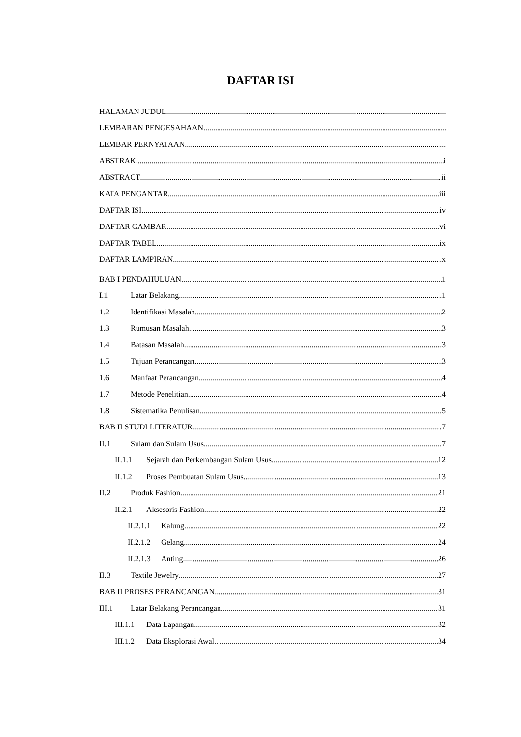DAFTAR ISI
HALAMAN JUDUL
LEMBARAN PENGESAHAAN
LEMBAR PERNYATAAN
ABSTRAK i
ABSTRACT ii
KATA PENGANTAR iii
DAFTAR ISI iv
DAFTAR GAMBAR vi
DAFTAR TABEL ix
DAFTAR LAMPIRAN x
BAB I PENDAHULUAN 1
I.1 Latar Belakang 1
1.2 Identifikasi Masalah 2
1.3 Rumusan Masalah 3
1.4 Batasan Masalah 3
1.5 Tujuan Perancangan 3
1.6 Manfaat Perancangan 4
1.7 Metode Penelitian 4
1.8 Sistematika Penulisan 5
BAB II STUDI LITERATUR 7
II.1 Sulam dan Sulam Usus 7
II.1.1 Sejarah dan Perkembangan Sulam Usus 12
II.1.2 Proses Pembuatan Sulam Usus 13
II.2 Produk Fashion 21
II.2.1 Aksesoris Fashion 22
II.2.1.1 Kalung 22
II.2.1.2 Gelang 24
II.2.1.3 Anting 26
II.3 Textile Jewelry 27
BAB II PROSES PERANCANGAN 31
III.1 Latar Belakang Perancangan 31
III.1.1 Data Lapangan 32
III.1.2 Data Eksplorasi Awal 34